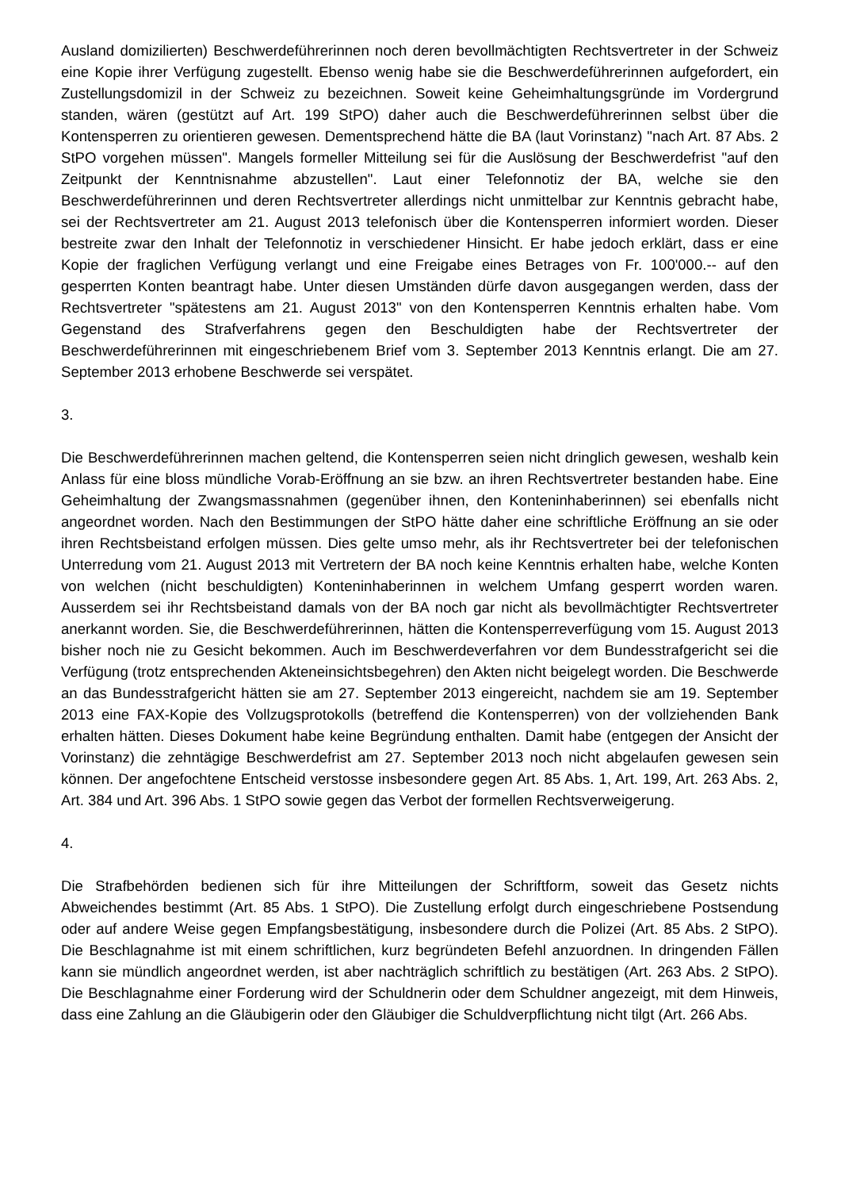Ausland domizilierten) Beschwerdeführerinnen noch deren bevollmächtigten Rechtsvertreter in der Schweiz eine Kopie ihrer Verfügung zugestellt. Ebenso wenig habe sie die Beschwerdeführerinnen aufgefordert, ein Zustellungsdomizil in der Schweiz zu bezeichnen. Soweit keine Geheimhaltungsgründe im Vordergrund standen, wären (gestützt auf Art. 199 StPO) daher auch die Beschwerdeführerinnen selbst über die Kontensperren zu orientieren gewesen. Dementsprechend hätte die BA (laut Vorinstanz) "nach Art. 87 Abs. 2 StPO vorgehen müssen". Mangels formeller Mitteilung sei für die Auslösung der Beschwerdefrist "auf den Zeitpunkt der Kenntnisnahme abzustellen". Laut einer Telefonnotiz der BA, welche sie den Beschwerdeführerinnen und deren Rechtsvertreter allerdings nicht unmittelbar zur Kenntnis gebracht habe, sei der Rechtsvertreter am 21. August 2013 telefonisch über die Kontensperren informiert worden. Dieser bestreite zwar den Inhalt der Telefonnotiz in verschiedener Hinsicht. Er habe jedoch erklärt, dass er eine Kopie der fraglichen Verfügung verlangt und eine Freigabe eines Betrages von Fr. 100'000.-- auf den gesperrten Konten beantragt habe. Unter diesen Umständen dürfe davon ausgegangen werden, dass der Rechtsvertreter "spätestens am 21. August 2013" von den Kontensperren Kenntnis erhalten habe. Vom Gegenstand des Strafverfahrens gegen den Beschuldigten habe der Rechtsvertreter der Beschwerdeführerinnen mit eingeschriebenem Brief vom 3. September 2013 Kenntnis erlangt. Die am 27. September 2013 erhobene Beschwerde sei verspätet.
3.
Die Beschwerdeführerinnen machen geltend, die Kontensperren seien nicht dringlich gewesen, weshalb kein Anlass für eine bloss mündliche Vorab-Eröffnung an sie bzw. an ihren Rechtsvertreter bestanden habe. Eine Geheimhaltung der Zwangsmassnahmen (gegenüber ihnen, den Konteninhaberinnen) sei ebenfalls nicht angeordnet worden. Nach den Bestimmungen der StPO hätte daher eine schriftliche Eröffnung an sie oder ihren Rechtsbeistand erfolgen müssen. Dies gelte umso mehr, als ihr Rechtsvertreter bei der telefonischen Unterredung vom 21. August 2013 mit Vertretern der BA noch keine Kenntnis erhalten habe, welche Konten von welchen (nicht beschuldigten) Konteninhaberinnen in welchem Umfang gesperrt worden waren. Ausserdem sei ihr Rechtsbeistand damals von der BA noch gar nicht als bevollmächtigter Rechtsvertreter anerkannt worden. Sie, die Beschwerdeführerinnen, hätten die Kontensperreverfügung vom 15. August 2013 bisher noch nie zu Gesicht bekommen. Auch im Beschwerdeverfahren vor dem Bundesstrafgericht sei die Verfügung (trotz entsprechenden Akteneinsichtsbegehren) den Akten nicht beigelegt worden. Die Beschwerde an das Bundesstrafgericht hätten sie am 27. September 2013 eingereicht, nachdem sie am 19. September 2013 eine FAX-Kopie des Vollzugsprotokolls (betreffend die Kontensperren) von der vollziehenden Bank erhalten hätten. Dieses Dokument habe keine Begründung enthalten. Damit habe (entgegen der Ansicht der Vorinstanz) die zehntägige Beschwerdefrist am 27. September 2013 noch nicht abgelaufen gewesen sein können. Der angefochtene Entscheid verstosse insbesondere gegen Art. 85 Abs. 1, Art. 199, Art. 263 Abs. 2, Art. 384 und Art. 396 Abs. 1 StPO sowie gegen das Verbot der formellen Rechtsverweigerung.
4.
Die Strafbehörden bedienen sich für ihre Mitteilungen der Schriftform, soweit das Gesetz nichts Abweichendes bestimmt (Art. 85 Abs. 1 StPO). Die Zustellung erfolgt durch eingeschriebene Postsendung oder auf andere Weise gegen Empfangsbestätigung, insbesondere durch die Polizei (Art. 85 Abs. 2 StPO). Die Beschlagnahme ist mit einem schriftlichen, kurz begründeten Befehl anzuordnen. In dringenden Fällen kann sie mündlich angeordnet werden, ist aber nachträglich schriftlich zu bestätigen (Art. 263 Abs. 2 StPO). Die Beschlagnahme einer Forderung wird der Schuldnerin oder dem Schuldner angezeigt, mit dem Hinweis, dass eine Zahlung an die Gläubigerin oder den Gläubiger die Schuldverpflichtung nicht tilgt (Art. 266 Abs.